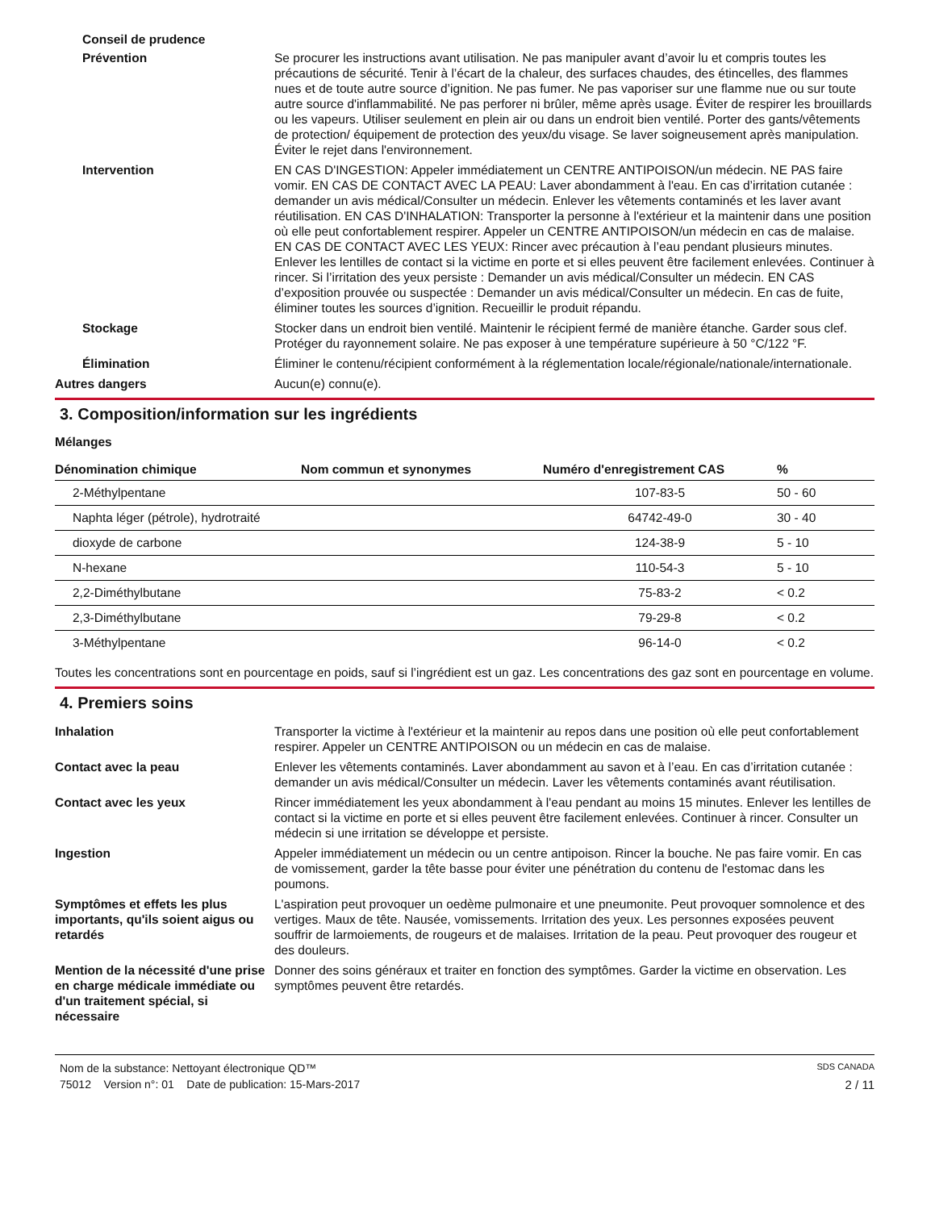Conseil de prudence
Prévention Se procurer les instructions avant utilisation. Ne pas manipuler avant d’avoir lu et compris toutes les précautions de sécurité. Tenir à l’écart de la chaleur, des surfaces chaudes, des étincelles, des flammes nues et de toute autre source d’ignition. Ne pas fumer. Ne pas vaporiser sur une flamme nue ou sur toute autre source d'inflammabilité. Ne pas perforer ni brûler, même après usage. Éviter de respirer les brouillards ou les vapeurs. Utiliser seulement en plein air ou dans un endroit bien ventilé. Porter des gants/vêtements de protection/ équipement de protection des yeux/du visage. Se laver soigneusement après manipulation. Éviter le rejet dans l'environnement.
Intervention EN CAS D'INGESTION: Appeler immédiatement un CENTRE ANTIPOISON/un médecin. NE PAS faire vomir. EN CAS DE CONTACT AVEC LA PEAU: Laver abondamment à l'eau. En cas d’irritation cutanée : demander un avis médical/Consulter un médecin. Enlever les vêtements contaminés et les laver avant réutilisation. EN CAS D'INHALATION: Transporter la personne à l'extérieur et la maintenir dans une position où elle peut confortablement respirer. Appeler un CENTRE ANTIPOISON/un médecin en cas de malaise. EN CAS DE CONTACT AVEC LES YEUX: Rincer avec précaution à l’eau pendant plusieurs minutes. Enlever les lentilles de contact si la victime en porte et si elles peuvent être facilement enlevées. Continuer à rincer. Si l’irritation des yeux persiste : Demander un avis médical/Consulter un médecin. EN CAS d’exposition prouvée ou suspectée : Demander un avis médical/Consulter un médecin. En cas de fuite, éliminer toutes les sources d’ignition. Recueillir le produit répandu.
Stockage Stocker dans un endroit bien ventilé. Maintenir le récipient fermé de manière étanche. Garder sous clef. Protéger du rayonnement solaire. Ne pas exposer à une température supérieure à 50 °C/122 °F.
Élimination Éliminer le contenu/récipient conformément à la réglementation locale/régionale/nationale/internationale.
Autres dangers Aucun(e) connu(e).
3. Composition/information sur les ingrédients
Mélanges
| Dénomination chimique | Nom commun et synonymes | Numéro d'enregistrement CAS | % |
| --- | --- | --- | --- |
| 2-Méthylpentane | | 107-83-5 | 50 - 60 |
| Naphta léger (pétrole), hydrotraité | | 64742-49-0 | 30 - 40 |
| dioxyde de carbone | | 124-38-9 | 5 - 10 |
| N-hexane | | 110-54-3 | 5 - 10 |
| 2,2-Diméthylbutane | | 75-83-2 | < 0.2 |
| 2,3-Diméthylbutane | | 79-29-8 | < 0.2 |
| 3-Méthylpentane | | 96-14-0 | < 0.2 |
Toutes les concentrations sont en pourcentage en poids, sauf si l’ingrédient est un gaz. Les concentrations des gaz sont en pourcentage en volume.
4. Premiers soins
Inhalation Transporter la victime à l'extérieur et la maintenir au repos dans une position où elle peut confortablement respirer. Appeler un CENTRE ANTIPOISON ou un médecin en cas de malaise.
Contact avec la peau Enlever les vêtements contaminés. Laver abondamment au savon et à l’eau. En cas d’irritation cutanée : demander un avis médical/Consulter un médecin. Laver les vêtements contaminés avant réutilisation.
Contact avec les yeux Rincer immédiatement les yeux abondamment à l'eau pendant au moins 15 minutes. Enlever les lentilles de contact si la victime en porte et si elles peuvent être facilement enlevées. Continuer à rincer. Consulter un médecin si une irritation se développe et persiste.
Ingestion Appeler immédiatement un médecin ou un centre antipoison. Rincer la bouche. Ne pas faire vomir. En cas de vomissement, garder la tête basse pour éviter une pénétration du contenu de l'estomac dans les poumons.
Symptômes et effets les plus importants, qu'ils soient aigus ou retardés
L'aspiration peut provoquer un oedème pulmonaire et une pneumonite. Peut provoquer somnolence et des vertiges. Maux de tête. Nausée, vomissements. Irritation des yeux. Les personnes exposées peuvent souffrir de larmoiements, de rougeurs et de malaises. Irritation de la peau. Peut provoquer des rougeur et des douleurs.
Mention de la nécessité d'une prise en charge médicale immédiate ou d'un traitement spécial, si nécessaire
Donner des soins généraux et traiter en fonction des symptômes. Garder la victime en observation. Les symptômes peuvent être retardés.
Nom de la substance: Nettoyant électronique QD™ SDS CANADA
75012 Version n°: 01 Date de publication: 15-Mars-2017 2 / 11